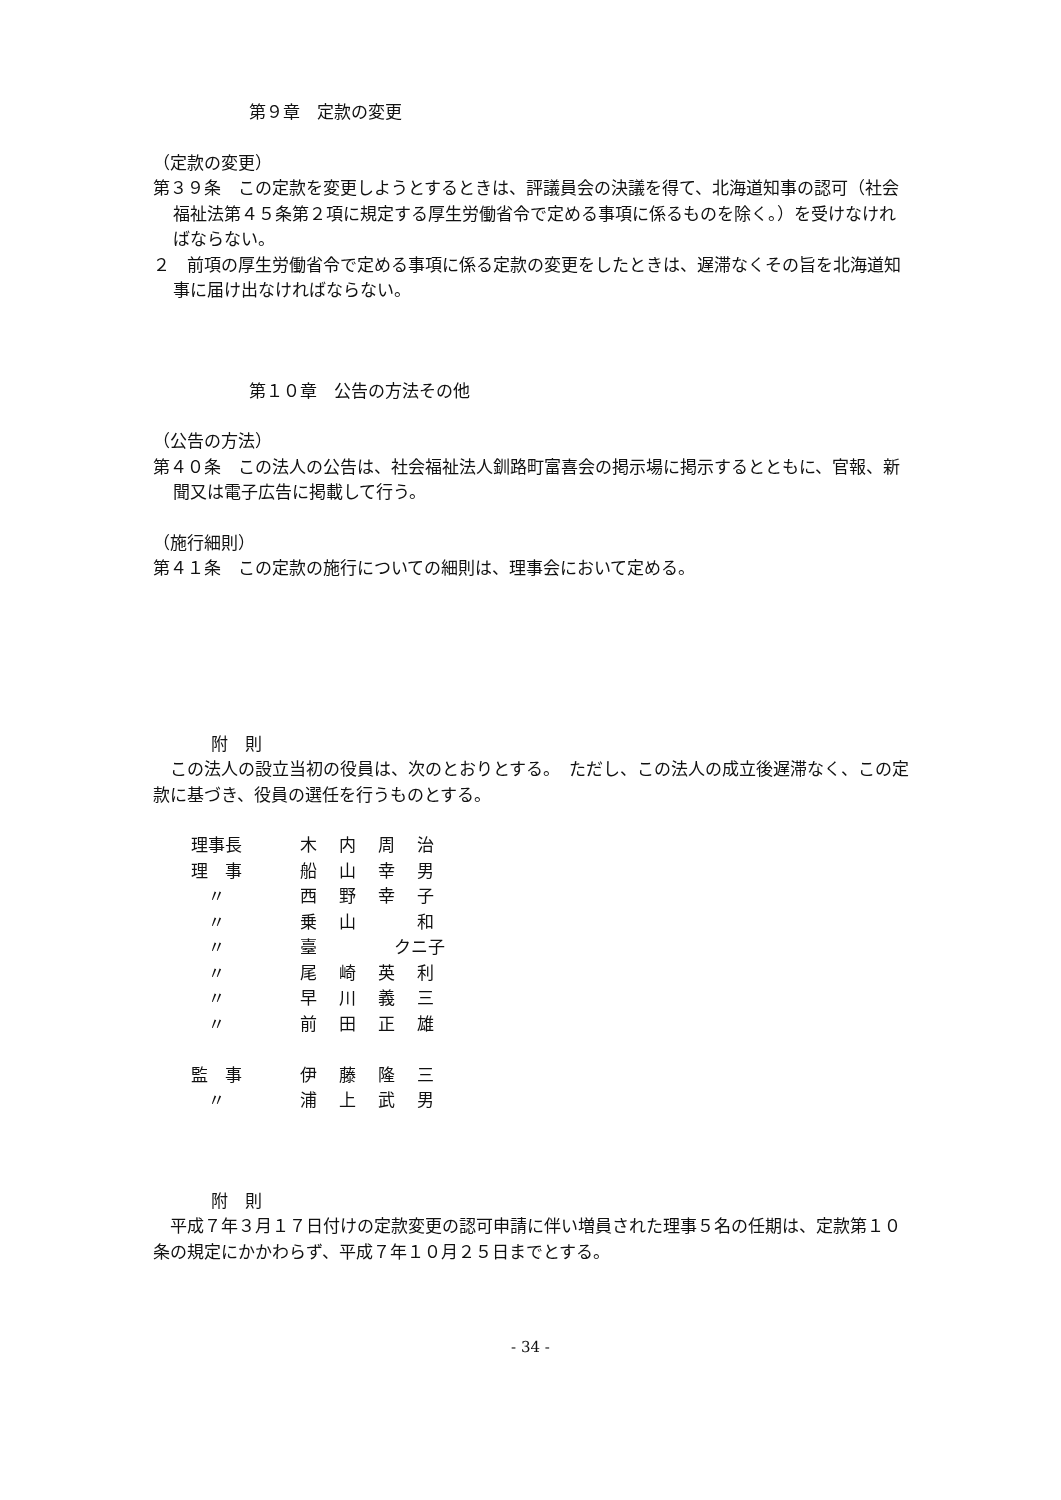第９章　定款の変更
（定款の変更）
第３９条　この定款を変更しようとするときは、評議員会の決議を得て、北海道知事の認可（社会福祉法第４５条第２項に規定する厚生労働省令で定める事項に係るものを除く。）を受けなければならない。
２　前項の厚生労働省令で定める事項に係る定款の変更をしたときは、遅滞なくその旨を北海道知事に届け出なければならない。
第１０章　公告の方法その他
（公告の方法）
第４０条　この法人の公告は、社会福祉法人釧路町富喜会の掲示場に掲示するとともに、官報、新聞又は電子広告に掲載して行う。
（施行細則）
第４１条　この定款の施行についての細則は、理事会において定める。
附　則
　この法人の設立当初の役員は、次のとおりとする。　ただし、この法人の成立後遅滞なく、この定款に基づき、役員の選任を行うものとする。
| 理事長 | 木 | 内 | 周 | 治 |
| 理 事 | 船 | 山 | 幸 | 男 |
| 〃 | 西 | 野 | 幸 | 子 |
| 〃 | 乗 | 山 | | 和 |
| 〃 | 臺 | | クニ子 | |
| 〃 | 尾 | 崎 | 英 | 利 |
| 〃 | 早 | 川 | 義 | 三 |
| 〃 | 前 | 田 | 正 | 雄 |
| 監 事 | 伊 | 藤 | 隆 | 三 |
| 〃 | 浦 | 上 | 武 | 男 |
附　則
　平成７年３月１７日付けの定款変更の認可申請に伴い増員された理事５名の任期は、定款第１０条の規定にかかわらず、平成７年１０月２５日までとする。
- 34 -